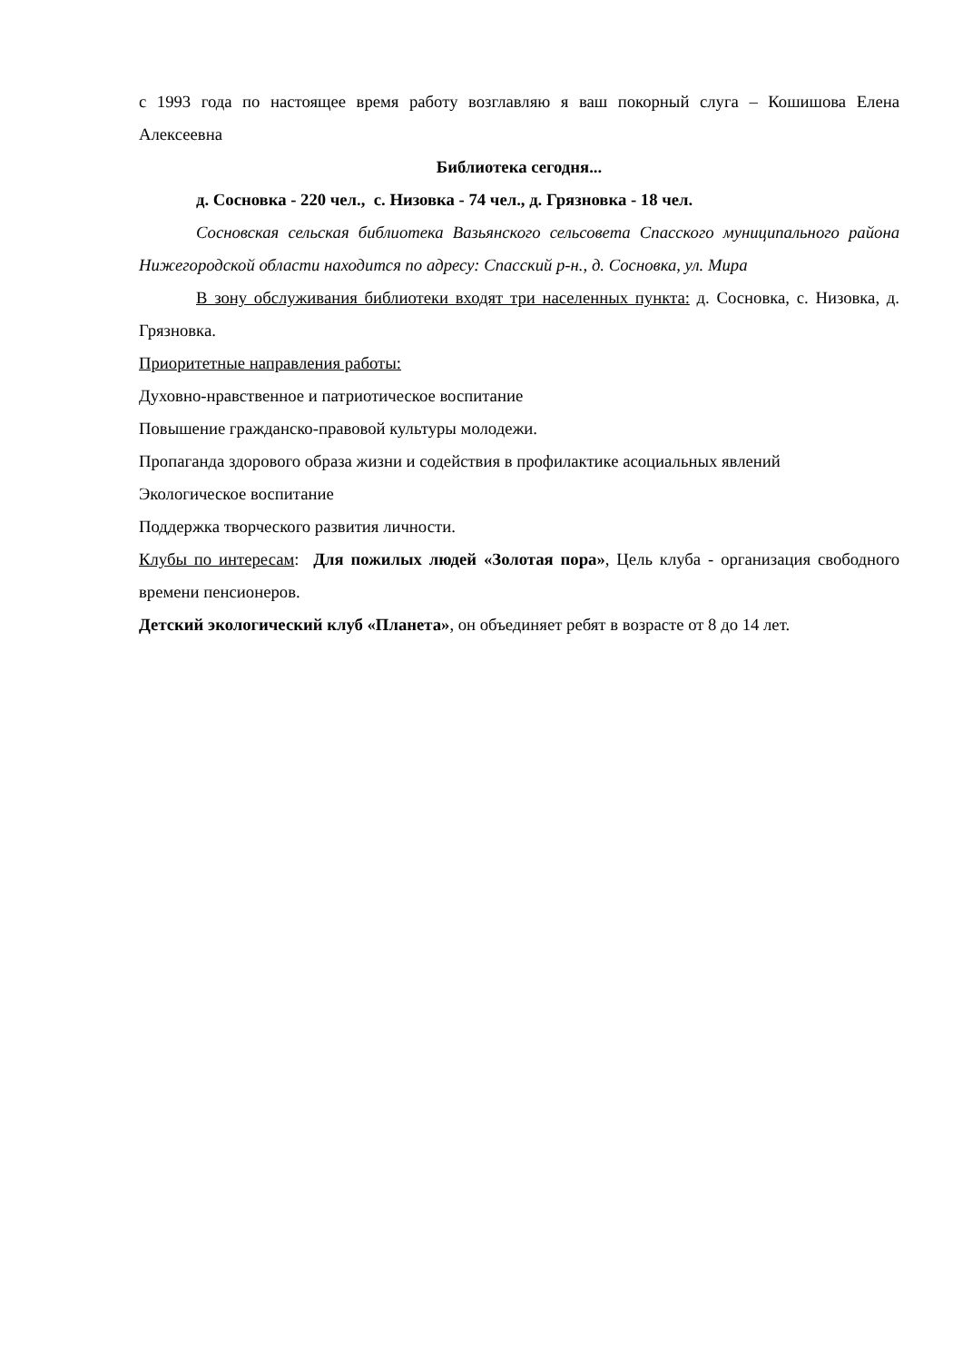с 1993 года по настоящее время работу возглавляю я ваш покорный слуга – Кошишова Елена Алексеевна
Библиотека сегодня...
д. Сосновка - 220 чел., с. Низовка - 74 чел., д. Грязновка - 18 чел.
Сосновская сельская библиотека Вазьянского сельсовета Спасского муниципального района Нижегородской области находится по адресу: Спасский р-н., д. Сосновка, ул. Мира
В зону обслуживания библиотеки входят три населенных пункта: д. Сосновка, с. Низовка, д. Грязновка.
Приоритетные направления работы:
Духовно-нравственное и патриотическое воспитание
Повышение гражданско-правовой культуры молодежи.
Пропаганда здорового образа жизни и содействия в профилактике асоциальных явлений
Экологическое воспитание
Поддержка творческого развития личности.
Клубы по интересам: Для пожилых людей «Золотая пора», Цель клуба - организация свободного времени пенсионеров.
Детский экологический клуб «Планета», он объединяет ребят в возрасте от 8 до 14 лет.